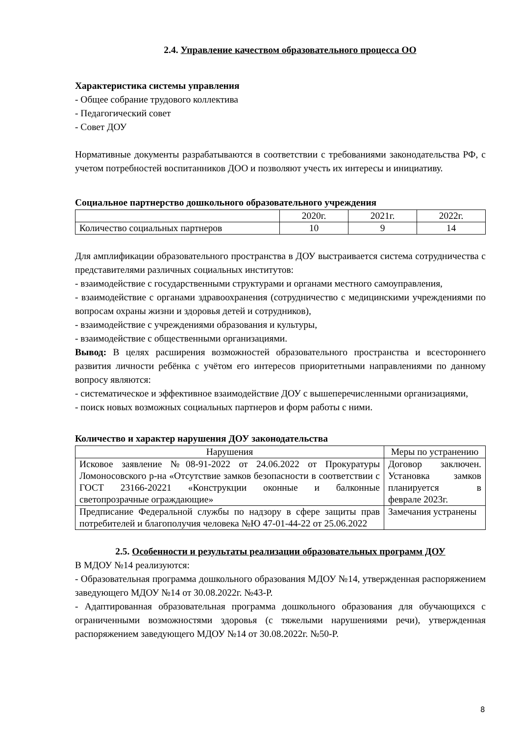2.4. Управление качеством образовательного процесса ОО
Характеристика системы управления
- Общее собрание трудового коллектива
- Педагогический совет
- Совет ДОУ
Нормативные документы разрабатываются в соответствии с требованиями законодательства РФ, с учетом потребностей воспитанников ДОО и позволяют учесть их интересы и инициативу.
Социальное партнерство дошкольного образовательного учреждения
| | 2020г. | 2021г. | 2022г. |
| --- | --- | --- | --- |
| Количество социальных партнеров | 10 | 9 | 14 |
Для амплификации образовательного пространства в ДОУ выстраивается система сотрудничества с представителями различных социальных институтов:
- взаимодействие с государственными структурами и органами местного самоуправления,
- взаимодействие с органами здравоохранения (сотрудничество с медицинскими учреждениями по вопросам охраны жизни и здоровья детей и сотрудников),
- взаимодействие с учреждениями образования и культуры,
- взаимодействие с общественными организациями.
Вывод: В целях расширения возможностей образовательного пространства и всестороннего развития личности ребёнка с учётом его интересов приоритетными направлениями по данному вопросу являются:
- систематическое и эффективное взаимодействие ДОУ с вышеперечисленными организациями,
- поиск новых возможных социальных партнеров и форм работы с ними.
Количество и характер нарушения ДОУ законодательства
| Нарушения | Меры по устранению |
| --- | --- |
| Исковое заявление №08-91-2022 от 24.06.2022 от Прокуратуры Ломоносовского р-на «Отсутствие замков безопасности в соответствии с ГОСТ 23166-20221 «Конструкции оконные и балконные светопрозрачные ограждающие» | Договор заключен. Установка замков планируется в феврале 2023г. |
| Предписание Федеральной службы по надзору в сфере защиты прав потребителей и благополучия человека №Ю 47-01-44-22 от 25.06.2022 | Замечания устранены |
2.5. Особенности и результаты реализации образовательных программ ДОУ
В МДОУ №14 реализуются:
- Образовательная программа дошкольного образования МДОУ №14, утвержденная распоряжением заведующего МДОУ №14 от 30.08.2022г. №43-Р.
- Адаптированная образовательная программа дошкольного образования для обучающихся с ограниченными возможностями здоровья (с тяжелыми нарушениями речи), утвержденная распоряжением заведующего МДОУ №14 от 30.08.2022г. №50-Р.
8